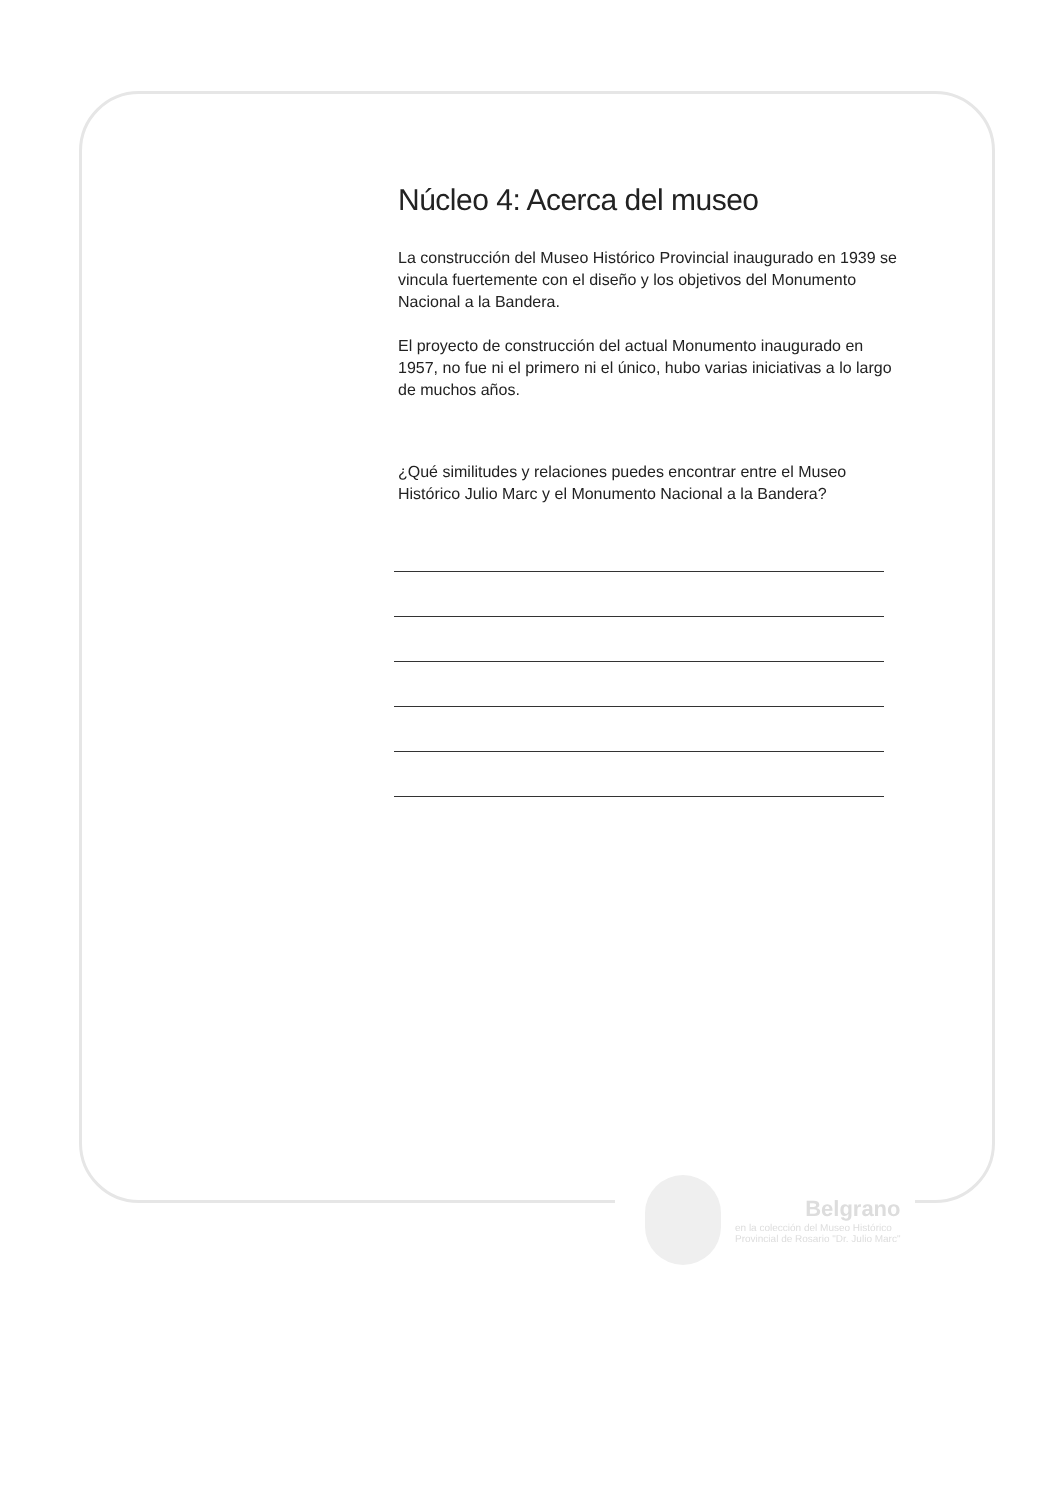Núcleo 4: Acerca del museo
La construcción del Museo Histórico Provincial inaugurado en 1939 se vincula fuertemente con el diseño y los objetivos del Monumento Nacional a la Bandera.
El proyecto de construcción del actual Monumento inaugurado en 1957, no fue ni el primero ni el único, hubo varias iniciativas a lo largo de muchos años.
¿Qué similitudes y relaciones puedes encontrar entre el Museo Histórico Julio Marc y el Monumento Nacional a la Bandera?
Belgrano
en la colección del Museo Histórico
Provincial de Rosario "Dr. Julio Marc"